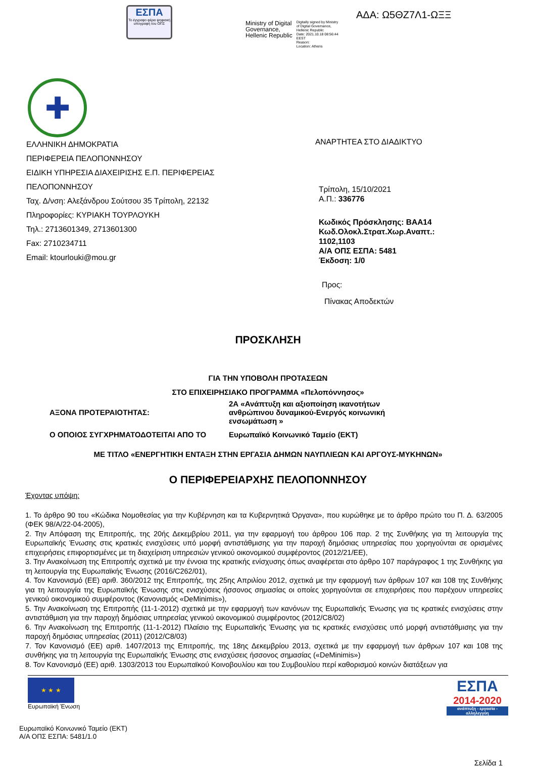ΕΣΠΑ
Το έγγραφο φέρει ψηφιακή υπογραφή του ΟΠΣ
Ministry of Digital
Governance,
Hellenic Republic
Digitally signed by Ministry
of Digital Governance,
Hellenic Republic
Date: 2021.10.18 08:56:44
EEST
Reason:
Location: Athens
ΑΔΑ: Ω5ΘΖ7Λ1-ΩΞΞ
✚
ΕΛΛΗΝΙΚΗ ΔΗΜΟΚΡΑΤΙΑ
ΠΕΡΙΦΕΡΕΙΑ ΠΕΛΟΠΟΝΝΗΣΟΥ
ΕΙΔΙΚΗ ΥΠΗΡΕΣΙΑ ΔΙΑΧΕΙΡΙΣΗΣ Ε.Π. ΠΕΡΙΦΕΡΕΙΑΣ
ΠΕΛΟΠΟΝΝΗΣΟΥ
Ταχ. Δ/νση: Αλεξάνδρου Σούτσου 35 Τρίπολη, 22132
Πληροφορίες: ΚΥΡΙΑΚΗ ΤΟΥΡΛΟΥΚΗ
Τηλ.: 2713601349, 2713601300
Fax: 2710234711
Email: ktourlouki@mou.gr
ΑΝΑΡΤΗΤΕΑ ΣΤΟ ΔΙΑΔΙΚΤΥΟ
Τρίπολη, 15/10/2021
Α.Π.: 336776
Κωδικός Πρόσκλησης: ΒΑΑ14
Κωδ.Ολοκλ.Στρατ.Χωρ.Αναπτ.:
1102,1103
Α/Α ΟΠΣ ΕΣΠΑ: 5481
Έκδοση: 1/0
Προς:
Πίνακας Αποδεκτών
ΠΡΟΣΚΛΗΣΗ
ΓΙΑ ΤΗΝ ΥΠΟΒΟΛΗ ΠΡΟΤΑΣΕΩΝ
ΣΤΟ ΕΠΙΧΕΙΡΗΣΙΑΚΟ ΠΡΟΓΡΑΜΜΑ «Πελοπόννησος»
ΑΞΟΝΑ ΠΡΟΤΕΡΑΙΟΤΗΤΑΣ:
2Α «Ανάπτυξη και αξιοποίηση ικανοτήτων ανθρώπινου δυναμικού-Ενεργός κοινωνική ενσωμάτωση »
Ο ΟΠΟΙΟΣ ΣΥΓΧΡΗΜΑΤΟΔΟΤΕΙΤΑΙ ΑΠΟ ΤΟ
Ευρωπαϊκό Κοινωνικό Ταμείο (ΕΚΤ)
ΜΕ ΤΙΤΛΟ «ΕΝΕΡΓΗΤΙΚΗ ΕΝΤΑΞΗ ΣΤΗΝ ΕΡΓΑΣΙΑ ΔΗΜΩΝ ΝΑΥΠΛΙΕΩΝ ΚΑΙ ΑΡΓΟΥΣ-ΜΥΚΗΝΩΝ»
Ο ΠΕΡΙΦΕΡΕΙΑΡΧΗΣ ΠΕΛΟΠΟΝΝΗΣΟΥ
Έχοντας υπόψη:
1. Το άρθρο 90 του «Κώδικα Νομοθεσίας για την Κυβέρνηση και τα Κυβερνητικά Όργανα», που κυρώθηκε με το άρθρο πρώτο του Π. Δ. 63/2005 (ΦΕΚ 98/Α/22-04-2005),
2. Την Απόφαση της Επιτροπής, της 20ής Δεκεμβρίου 2011, για την εφαρμογή του άρθρου 106 παρ. 2 της Συνθήκης για τη λειτουργία της Ευρωπαϊκής Ένωσης στις κρατικές ενισχύσεις υπό μορφή αντιστάθμισης για την παροχή δημόσιας υπηρεσίας που χορηγούνται σε ορισμένες επιχειρήσεις επιφορτισμένες με τη διαχείριση υπηρεσιών γενικού οικονομικού συμφέροντος (2012/21/ΕΕ),
3. Την Ανακοίνωση της Επιτροπής σχετικά με την έννοια της κρατικής ενίσχυσης όπως αναφέρεται στο άρθρο 107 παράγραφος 1 της Συνθήκης για τη λειτουργία της Ευρωπαϊκής Ένωσης (2016/C262/01),
4. Τον Κανονισμό (ΕΕ) αριθ. 360/2012 της Επιτροπής, της 25ης Απριλίου 2012, σχετικά με την εφαρμογή των άρθρων 107 και 108 της Συνθήκης για τη λειτουργία της Ευρωπαϊκής Ένωσης στις ενισχύσεις ήσσονος σημασίας οι οποίες χορηγούνται σε επιχειρήσεις που παρέχουν υπηρεσίες γενικού οικονομικού συμφέροντος (Κανονισμός «DeMinimis»),
5. Την Ανακοίνωση της Επιτροπής (11-1-2012) σχετικά με την εφαρμογή των κανόνων της Ευρωπαϊκής Ένωσης για τις κρατικές ενισχύσεις στην αντιστάθμιση για την παροχή δημόσιας υπηρεσίας γενικού οικονομικού συμφέροντος (2012/C8/02)
6. Την Ανακοίνωση της Επιτροπής (11-1-2012) Πλαίσιο της Ευρωπαϊκής Ένωσης για τις κρατικές ενισχύσεις υπό μορφή αντιστάθμισης για την παροχή δημόσιας υπηρεσίας (2011) (2012/C8/03)
7. Τον Κανονισμό (ΕΕ) αριθ. 1407/2013 της Επιτροπής, της 18ης Δεκεμβρίου 2013, σχετικά με την εφαρμογή των άρθρων 107 και 108 της συνθήκης για τη λειτουργία της Ευρωπαϊκής Ένωσης στις ενισχύσεις ήσσονος σημασίας («DeMinimis»)
8. Τον Κανονισμό (ΕΕ) αριθ. 1303/2013 του Ευρωπαϊκού Κοινοβουλίου και του Συμβουλίου περί καθορισμού κοινών διατάξεων για
★ ★ ★
Ευρωπαϊκή Ένωση
ΕΣΠΑ
2014-2020
ανάπτυξη - εργασία - αλληλεγγύη
Ευρωπαϊκό Κοινωνικό Ταμείο (ΕΚΤ)
Α/Α ΟΠΣ ΕΣΠΑ: 5481/1.0
Σελίδα 1